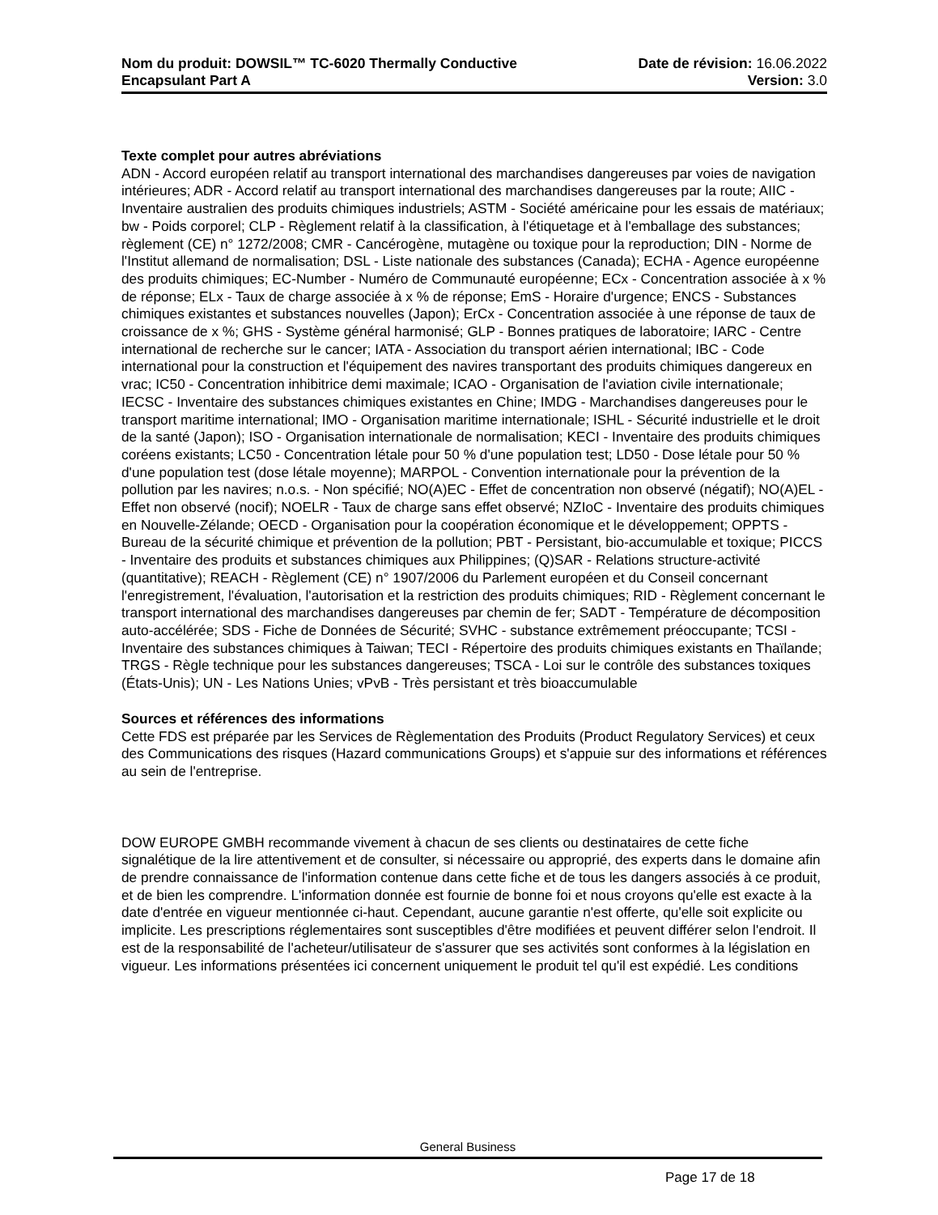Nom du produit: DOWSIL™ TC-6020 Thermally Conductive
Encapsulant Part A
Date de révision: 16.06.2022
Version: 3.0
Texte complet pour autres abréviations
ADN - Accord européen relatif au transport international des marchandises dangereuses par voies de navigation intérieures; ADR - Accord relatif au transport international des marchandises dangereuses par la route; AIIC - Inventaire australien des produits chimiques industriels; ASTM - Société américaine pour les essais de matériaux; bw - Poids corporel; CLP - Règlement relatif à la classification, à l'étiquetage et à l'emballage des substances; règlement (CE) n° 1272/2008; CMR - Cancérogène, mutagène ou toxique pour la reproduction; DIN - Norme de l'Institut allemand de normalisation; DSL - Liste nationale des substances (Canada); ECHA - Agence européenne des produits chimiques; EC-Number - Numéro de Communauté européenne; ECx - Concentration associée à x % de réponse; ELx - Taux de charge associée à x % de réponse; EmS - Horaire d'urgence; ENCS - Substances chimiques existantes et substances nouvelles (Japon); ErCx - Concentration associée à une réponse de taux de croissance de x %; GHS - Système général harmonisé; GLP - Bonnes pratiques de laboratoire; IARC - Centre international de recherche sur le cancer; IATA - Association du transport aérien international; IBC - Code international pour la construction et l'équipement des navires transportant des produits chimiques dangereux en vrac; IC50 - Concentration inhibitrice demi maximale; ICAO - Organisation de l'aviation civile internationale; IECSC - Inventaire des substances chimiques existantes en Chine; IMDG - Marchandises dangereuses pour le transport maritime international; IMO - Organisation maritime internationale; ISHL - Sécurité industrielle et le droit de la santé (Japon); ISO - Organisation internationale de normalisation; KECI - Inventaire des produits chimiques coréens existants; LC50 - Concentration létale pour 50 % d'une population test; LD50 - Dose létale pour 50 % d'une population test (dose létale moyenne); MARPOL - Convention internationale pour la prévention de la pollution par les navires; n.o.s. - Non spécifié; NO(A)EC - Effet de concentration non observé (négatif); NO(A)EL - Effet non observé (nocif); NOELR - Taux de charge sans effet observé; NZIoC - Inventaire des produits chimiques en Nouvelle-Zélande; OECD - Organisation pour la coopération économique et le développement; OPPTS - Bureau de la sécurité chimique et prévention de la pollution; PBT - Persistant, bio-accumulable et toxique; PICCS - Inventaire des produits et substances chimiques aux Philippines; (Q)SAR - Relations structure-activité (quantitative); REACH - Règlement (CE) n° 1907/2006 du Parlement européen et du Conseil concernant l'enregistrement, l'évaluation, l'autorisation et la restriction des produits chimiques; RID - Règlement concernant le transport international des marchandises dangereuses par chemin de fer; SADT - Température de décomposition auto-accélérée; SDS - Fiche de Données de Sécurité; SVHC - substance extrêmement préoccupante; TCSI - Inventaire des substances chimiques à Taiwan; TECI - Répertoire des produits chimiques existants en Thaïlande; TRGS - Règle technique pour les substances dangereuses; TSCA - Loi sur le contrôle des substances toxiques (États-Unis); UN - Les Nations Unies; vPvB - Très persistant et très bioaccumulable
Sources et références des informations
Cette FDS est préparée par les Services de Règlementation des Produits (Product Regulatory Services) et ceux des Communications des risques (Hazard communications Groups) et s'appuie sur des informations et références au sein de l'entreprise.
DOW EUROPE GMBH recommande vivement à chacun de ses clients ou destinataires de cette fiche signalétique de la lire attentivement et de consulter, si nécessaire ou approprié, des experts dans le domaine afin de prendre connaissance de l'information contenue dans cette fiche et de tous les dangers associés à ce produit, et de bien les comprendre. L'information donnée est fournie de bonne foi et nous croyons qu'elle est exacte à la date d'entrée en vigueur mentionnée ci-haut. Cependant, aucune garantie n'est offerte, qu'elle soit explicite ou implicite. Les prescriptions réglementaires sont susceptibles d'être modifiées et peuvent différer selon l'endroit. Il est de la responsabilité de l'acheteur/utilisateur de s'assurer que ses activités sont conformes à la législation en vigueur. Les informations présentées ici concernent uniquement le produit tel qu'il est expédié. Les conditions
General Business
Page 17 de 18